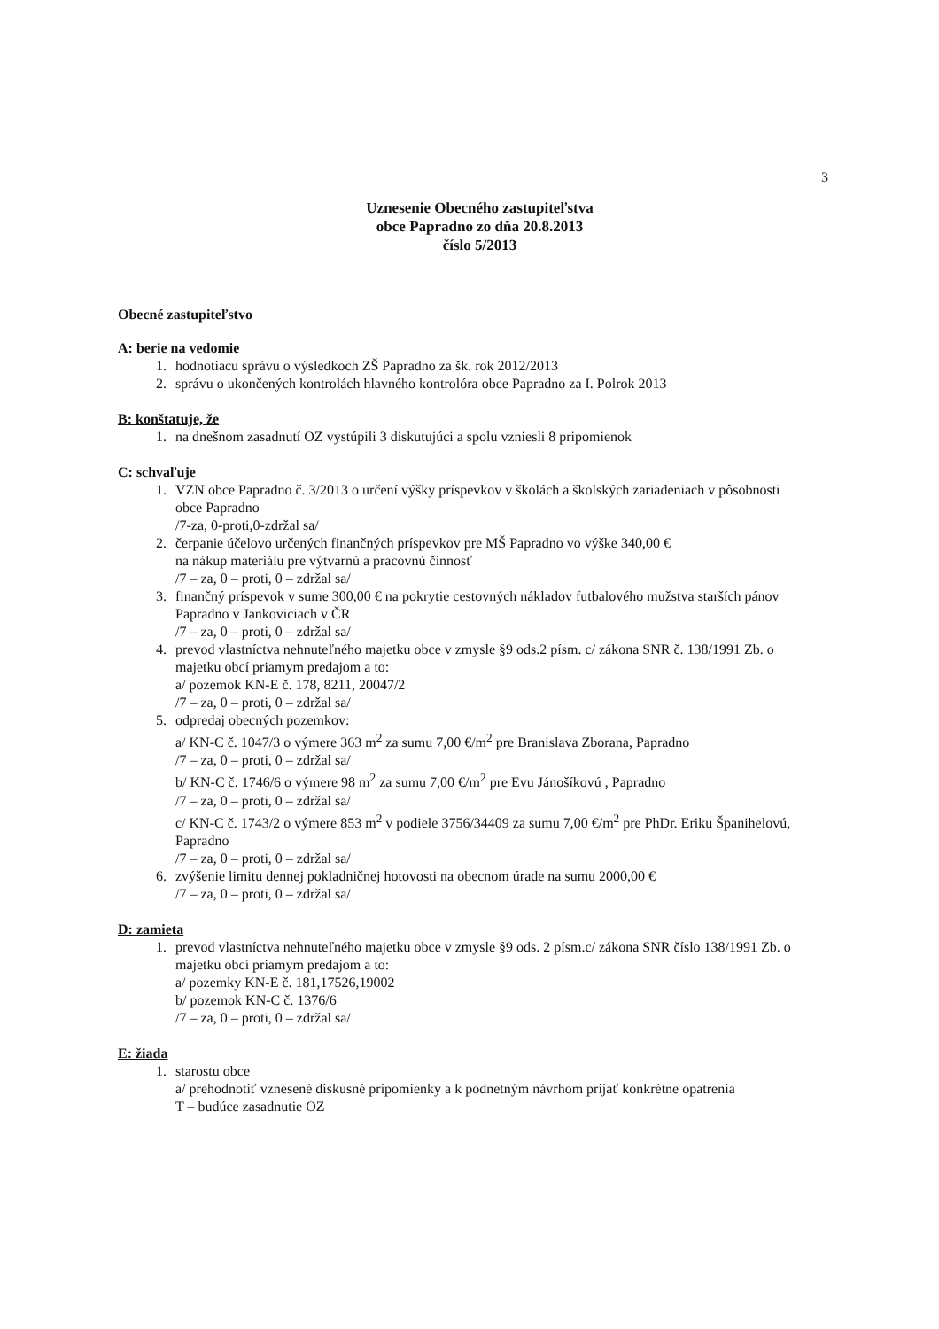3
Uznesenie Obecného zastupiteľstva
obce Papradno zo dňa 20.8.2013
číslo 5/2013
Obecné zastupiteľstvo
A: berie na vedomie
1. hodnotiacu správu o výsledkoch ZŠ Papradno za šk. rok 2012/2013
2. správu o ukončených kontrolách hlavného kontrolóra obce Papradno za I. Polrok 2013
B: konštatuje, že
1. na dnešnom zasadnutí OZ vystúpili 3 diskutujúci a spolu vzniesli 8 pripomienok
C: schvaľuje
1. VZN obce Papradno č. 3/2013 o určení výšky príspevkov v školách a školských zariadeniach v pôsobnosti obce Papradno
/7-za, 0-proti,0-zdržal sa/
2. čerpanie účelovo určených finančných príspevkov pre MŠ Papradno vo výške 340,00 €
na nákup materiálu pre výtvarnú a pracovnú činnosť
/7 – za, 0 – proti, 0 – zdržal sa/
3. finančný príspevok v sume 300,00 € na pokrytie cestovných nákladov futbalového mužstva starších pánov Papradno v Jankoviciach v ČR
/7 – za, 0 – proti, 0 – zdržal sa/
4. prevod vlastníctva nehnuteľného majetku obce v zmysle §9 ods.2 písm. c/ zákona SNR č. 138/1991 Zb. o majetku obcí priamym predajom a to:
a/ pozemok KN-E č. 178, 8211, 20047/2
/7 – za, 0 – proti, 0 – zdržal sa/
5. odpredaj obecných pozemkov:
a/ KN-C č. 1047/3 o výmere 363 m<sup>2</sup> za sumu 7,00 €/m<sup>2</sup> pre Branislava Zborana, Papradno
/7 – za, 0 – proti, 0 – zdržal sa/
b/ KN-C č. 1746/6 o výmere 98 m<sup>2</sup> za sumu 7,00 €/m<sup>2</sup> pre Evu Jánošíkovú , Papradno
/7 – za, 0 – proti, 0 – zdržal sa/
c/ KN-C č. 1743/2 o výmere 853 m<sup>2</sup> v podiele 3756/34409 za sumu 7,00 €/m<sup>2</sup> pre PhDr. Eriku Španihelovú, Papradno
/7 – za, 0 – proti, 0 – zdržal sa/
6. zvýšenie limitu dennej pokladničnej hotovosti na obecnom úrade na sumu 2000,00 €
/7 – za, 0 – proti, 0 – zdržal sa/
D: zamieta
1. prevod vlastníctva nehnuteľného majetku obce v zmysle §9 ods. 2 písm.c/ zákona SNR číslo 138/1991 Zb. o majetku obcí priamym predajom a to:
a/ pozemky KN-E č. 181,17526,19002
b/ pozemok KN-C č. 1376/6
/7 – za, 0 – proti, 0 – zdržal sa/
E: žiada
1. starostu obce
a/ prehodnotiť vznesené diskusné pripomienky a k podnetným návrhom prijať konkrétne opatrenia
T – budúce zasadnutie OZ